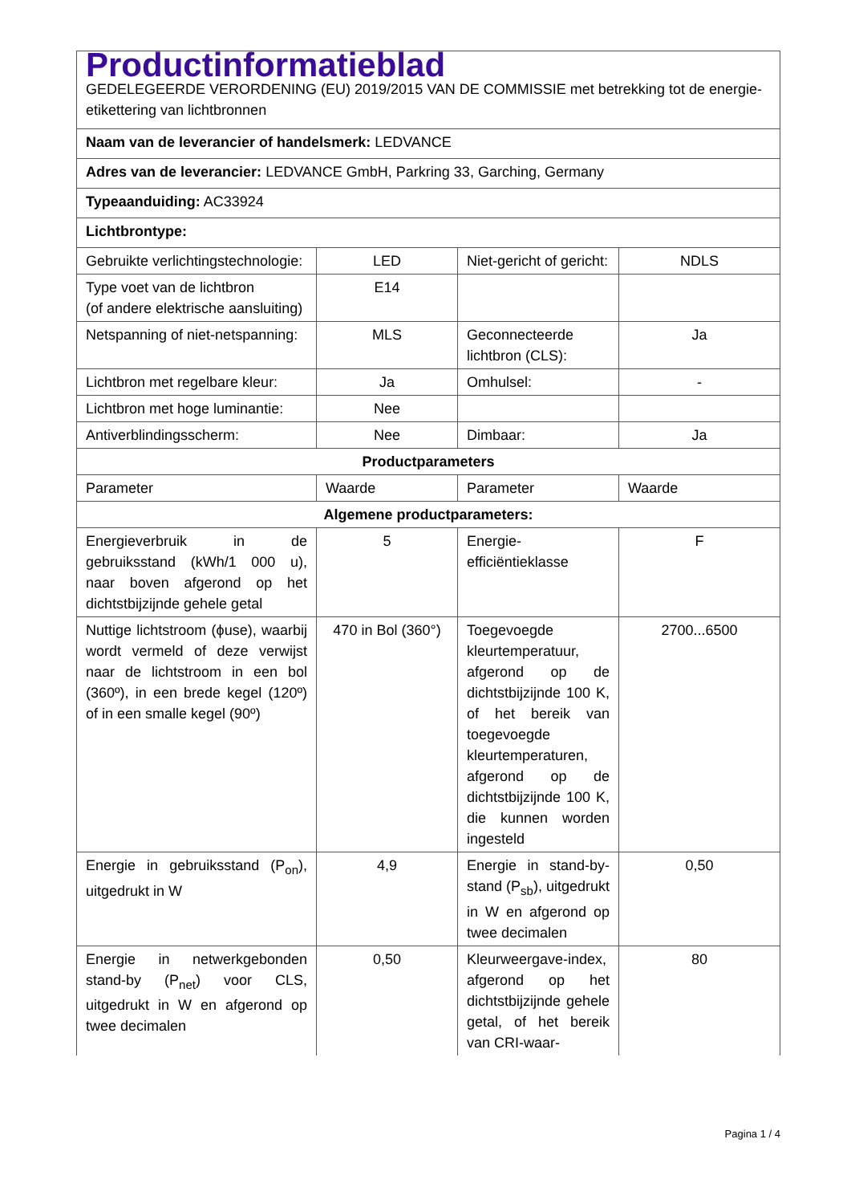| Productinformatieblad GEDELEGEERDE VERORDENING (EU) 2019/2015 VAN DE COMMISSIE met betrekking tot de energie-etikettering van lichtbronnen | | | |
| Naam van de leverancier of handelsmerk: LEDVANCE | | | |
| Adres van de leverancier: LEDVANCE GmbH, Parkring 33, Garching, Germany | | | |
| Typeaanduiding: AC33924 | | | |
| Lichtbrontype: | | | |
| Gebruikte verlichtingstechnologie: | LED | Niet-gericht of gericht: | NDLS |
| Type voet van de lichtbron (of andere elektrische aansluiting) | E14 | | |
| Netspanning of niet-netspanning: | MLS | Geconnecteerde lichtbron (CLS): | Ja |
| Lichtbron met regelbare kleur: | Ja | Omhulsel: | - |
| Lichtbron met hoge luminantie: | Nee | | |
| Antiverblindingsscherm: | Nee | Dimbaar: | Ja |
| Productparameters | | | |
| Parameter | Waarde | Parameter | Waarde |
| Algemene productparameters: | | | |
| Energieverbruik in de gebruiksstand (kWh/1 000 u), naar boven afgerond op het dichtstbijzijnde gehele getal | 5 | Energie-efficiëntieklasse | F |
| Nuttige lichtstroom (ϕuse), waarbij wordt vermeld of deze verwijst naar de lichtstroom in een bol (360º), in een brede kegel (120º) of in een smalle kegel (90º) | 470 in Bol (360°) | Toegevoegde kleurtemperatuur, afgerond op de dichtstbijzijnde 100 K, of het bereik van toegevoegde kleurtemperaturen, afgerond op de dichtstbijzijnde 100 K, die kunnen worden ingesteld | 2700...6500 |
| Energie in gebruiksstand (P<sub>on</sub>), uitgedrukt in W | 4,9 | Energie in stand-by-stand (P<sub>sb</sub>), uitgedrukt in W en afgerond op twee decimalen | 0,50 |
| Energie in netwerkgebonden stand-by (P<sub>net</sub>) voor CLS, uitgedrukt in W en afgerond op twee decimalen | 0,50 | Kleurweergave-index, afgerond op het dichtstbijzijnde gehele getal, of het bereik van CRI-waar- | 80 |
Pagina 1 / 4